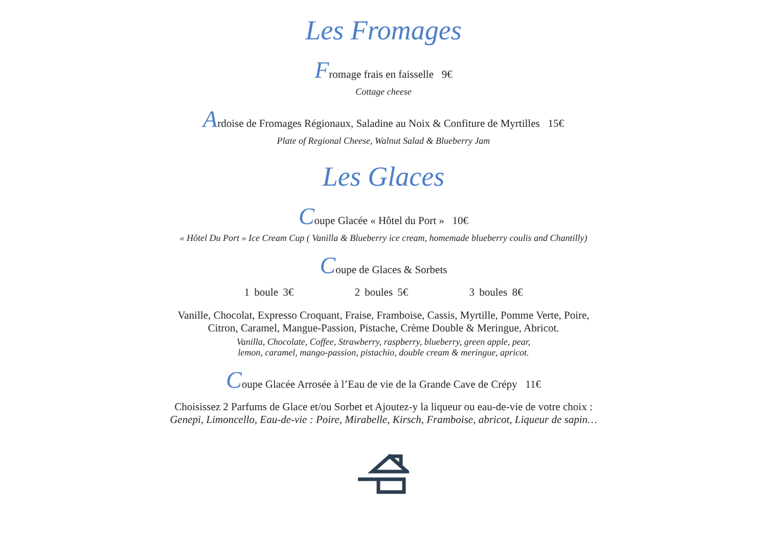Les Fromages
Fromage frais en faisselle 9€
Cottage cheese
Ardoise de Fromages Régionaux, Saladine au Noix & Confiture de Myrtilles 15€
Plate of Regional Cheese, Walnut Salad & Blueberry Jam
Les Glaces
Coupe Glacée « Hôtel du Port » 10€
« Hôtel Du Port » Ice Cream Cup ( Vanilla & Blueberry ice cream, homemade blueberry coulis and Chantilly)
Coupe de Glaces & Sorbets
1 boule 3€ 2 boules 5€ 3 boules 8€
Vanille, Chocolat, Expresso Croquant, Fraise, Framboise, Cassis, Myrtille, Pomme Verte, Poire,
Citron, Caramel, Mangue-Passion, Pistache, Crème Double & Meringue, Abricot.
Vanilla, Chocolate, Coffee, Strawberry, raspberry, blueberry, green apple, pear,
lemon, caramel, mango-passion, pistachio, double cream & meringue, apricot.
Coupe Glacée Arrosée à l’Eau de vie de la Grande Cave de Crépy 11€
Choisissez 2 Parfums de Glace et/ou Sorbet et Ajoutez-y la liqueur ou eau-de-vie de votre choix :
Genepi, Limoncello, Eau-de-vie : Poire, Mirabelle, Kirsch, Framboise, abricot, Liqueur de sapin…